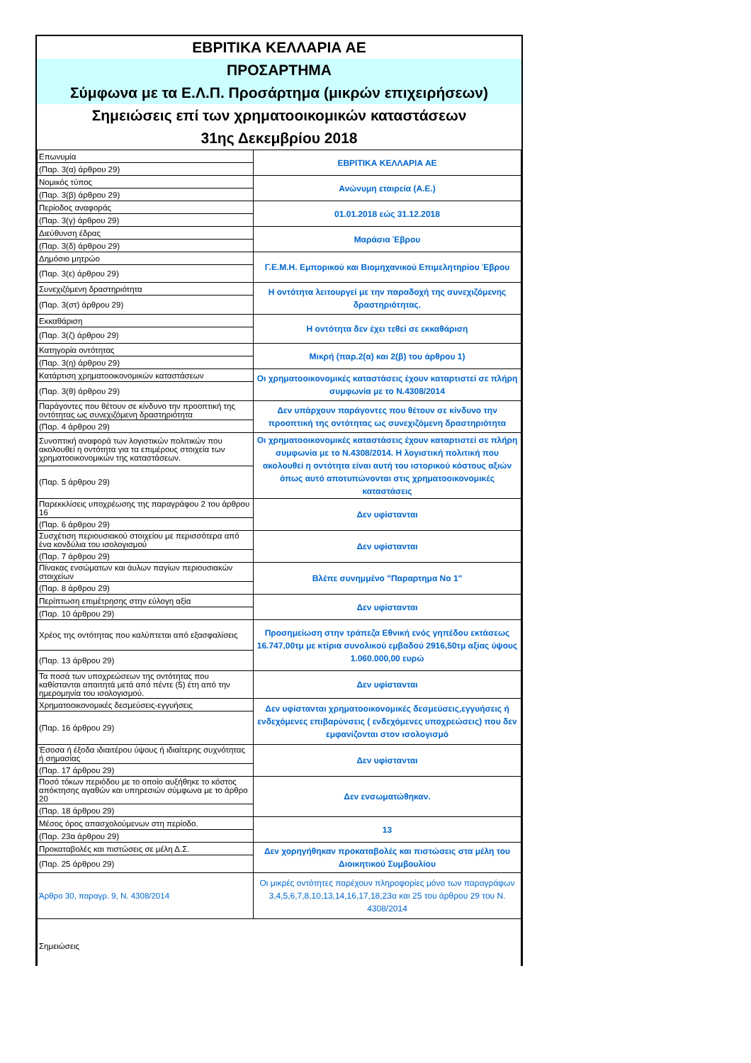ΕΒΡΙΤΙΚΑ ΚΕΛΛΑΡΙΑ ΑΕ
ΠΡΟΣΑΡΤΗΜΑ
Σύμφωνα με τα Ε.Λ.Π. Προσάρτημα (μικρών επιχειρήσεων)
Σημειώσεις επί των χρηματοοικομικών καταστάσεων
31ης Δεκεμβρίου 2018
| Επωνυμία | ΕΒΡΙΤΙΚΑ ΚΕΛΛΑΡΙΑ ΑΕ |
| (Παρ. 3(α) άρθρου 29) | |
| Νομικός τύπος | Ανώνυμη εταιρεία (Α.Ε.) |
| (Παρ. 3(β) άρθρου 29) | |
| Περίοδος αναφοράς | 01.01.2018 εώς 31.12.2018 |
| (Παρ. 3(γ) άρθρου 29) | |
| Διεύθυνση έδρας | Μαράσια Έβρου |
| (Παρ. 3(δ) άρθρου 29) | |
| Δημόσιο μητρώο | Γ.Ε.Μ.Η. Εμπορικού και Βιομηχανικού Επιμελητηρίου Έβρου |
| (Παρ. 3(ε) άρθρου 29) | |
| Συνεχιζόμενη δραστηριότητα | Η οντότητα λειτουργεί με την παραδοχή της συνεχιζόμενης δραστηριότητας. |
| (Παρ. 3(στ) άρθρου 29) | |
| Εκκαθάριση | Η οντότητα δεν έχει τεθεί σε εκκαθάριση |
| (Παρ. 3(ζ) άρθρου 29) | |
| Κατηγορία οντότητας | Μικρή (παρ.2(α) και 2(β) του άρθρου 1) |
| (Παρ. 3(η) άρθρου 29) | |
| Κατάρτιση χρηματοοικονομικών καταστάσεων | Οι χρηματοοικονομικές καταστάσεις έχουν καταρτιστεί σε πλήρη συμφωνία με το Ν.4308/2014 |
| (Παρ. 3(θ) άρθρου 29) | |
| Παράγοντες που θέτουν σε κίνδυνο την προοπτική της οντότητας ως συνεχιζόμενη δραστηριότητα | Δεν υπάρχουν παράγοντες που θέτουν σε κίνδυνο την προοπτική της οντότητας ως συνεχιζόμενη δραστηριότητα |
| (Παρ. 4 άρθρου 29) | |
| Συνοπτική αναφορά των λογιστικών πολιτικών που ακολουθεί η οντότητα για τα επιμέρους στοιχεία των χρηματοοικονομικών της καταστάσεων. | Οι χρηματοοικονομικές καταστάσεις έχουν καταρτιστεί σε πλήρη συμφωνία με το Ν.4308/2014. Η λογιστική πολιτική που ακολουθεί η οντότητα είναι αυτή του ιστορικού κόστους αξιών όπως αυτό αποτυπώνονται στις χρηματοοικονομικές καταστάσεις |
| (Παρ. 5 άρθρου 29) | |
| Παρεκκλίσεις υποχρέωσης της παραγράφου 2 του άρθρου 16 | Δεν υφίστανται |
| (Παρ. 6 άρθρου 29) | |
| Συσχέτιση περιουσιακού στοιχείου με περισσότερα από ένα κονδύλια του ισολογισμού | Δεν υφίστανται |
| (Παρ. 7 άρθρου 29) | |
| Πίνακας ενσώματων και άυλων παγίων περιουσιακών στοιχείων | Βλέπε συνημμένο ''Παραρτημα Νο 1'' |
| (Παρ. 8 άρθρου 29) | |
| Περίπτωση επιμέτρησης στην εύλογη αξία | Δεν υφίστανται |
| (Παρ. 10 άρθρου 29) | |
| Χρέος της οντότητας που καλύπτεται από εξασφαλίσεις | Προσημείωση στην τράπεζα Εθνική ενός γηπέδου εκτάσεως 16.747,00τμ με κτίρια συνολικού εμβαδού 2916,50τμ αξίας ύψους 1.060.000,00 ευρώ |
| (Παρ. 13 άρθρου 29) | |
| Τα ποσά των υποχρεώσεων της οντότητας που καθίστανται απαιτητά μετά από πέντε (5) έτη από την ημερομηνία του ισολογισμού. | Δεν υφίστανται |
| Χρηματοοικονομικές δεσμεύσεις-εγγυήσεις | Δεν υφίστανται χρηματοοικονομικές δεσμεύσεις,εγγυήσεις ή ενδεχόμενες επιβαρύνσεις ( ενδεχόμενες υποχρεώσεις) που δεν εμφανίζονται στον ισολογισμό |
| (Παρ. 16 άρθρου 29) | |
| Έσοσα ή έξοδα ιδιαιτέρου ύψους ή ιδιαίτερης συχνότητας ή σημασίας | Δεν υφίστανται |
| (Παρ. 17 άρθρου 29) | |
| Ποσό τόκων περιόδου με το οποίο αυξήθηκε το κόστος απόκτησης αγαθών και υπηρεσιών σύμφωνα με το άρθρο 20 | Δεν ενσωματώθηκαν. |
| (Παρ. 18 άρθρου 29) | |
| Μέσος όρος απασχολούμενων στη περίοδο. | 13 |
| (Παρ. 23α άρθρου 29) | |
| Προκαταβολές και πιστώσεις σε μέλη Δ.Σ. | Δεν χορηγήθηκαν προκαταβολές και πιστώσεις στα μέλη του Διοικητικού Συμβουλίου |
| (Παρ. 25 άρθρου 29) | |
| Άρθρο 30, παραγρ. 9, Ν. 4308/2014 | Οι μικρές οντότητες παρέχουν πληροφορίες μόνο των παραγράφων 3,4,5,6,7,8,10,13,14,16,17,18,23α και 25 του άρθρου 29 του Ν. 4308/2014 |
| Σημειώσεις | |